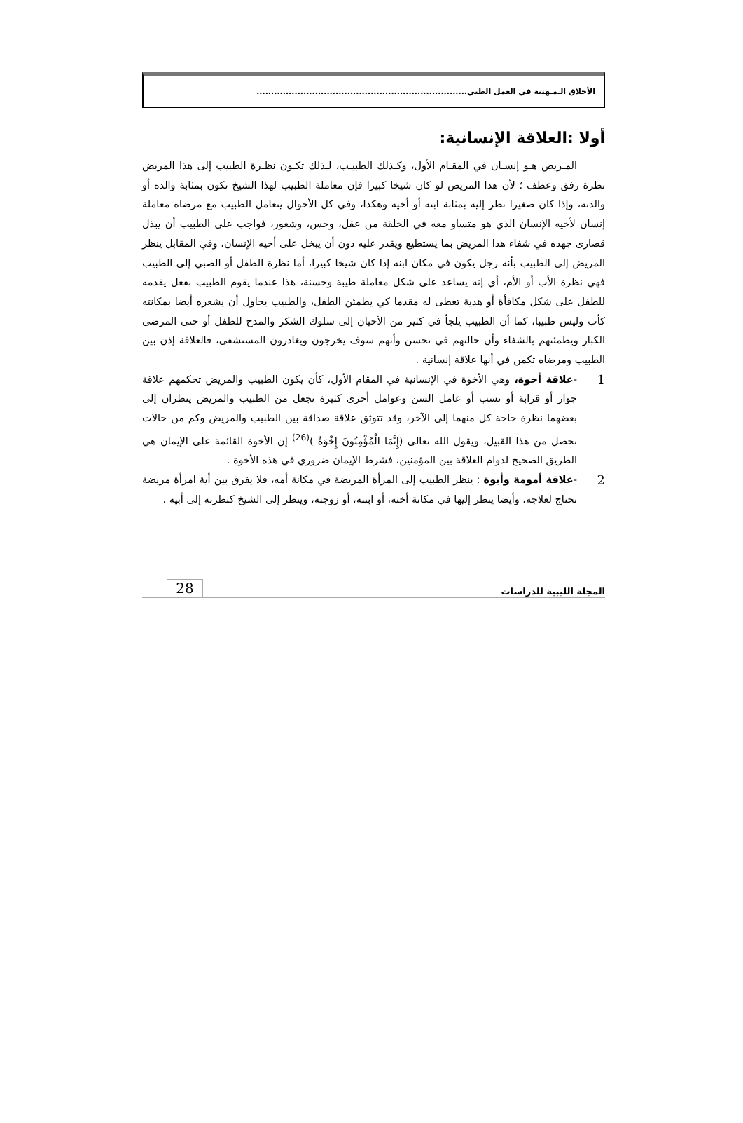الأخلاق الـمـهنية في العمل الطبي........................................................................
أولا :العلاقة الإنسانية:
المـريض هـو إنسـان في المقـام الأول، وكـذلك الطبيـب، لـذلك تكـون نظـرة الطبيب إلى هذا المريض نظرة رفق وعطف ؛ لأن هذا المريض لو كان شيخا كبيرا فإن معاملة الطبيب لهذا الشيخ تكون بمثابة والده أو والدته، وإذا كان صغيرا نظر إليه بمثابة ابنه أو أخيه وهكذا، وفي كل الأحوال يتعامل الطبيب مع مرضاه معاملة إنسان لأخيه الإنسان الذي هو متساو معه في الخلقة من عقل، وحس، وشعور، فواجب على الطبيب أن يبذل قصارى جهده في شفاء هذا المريض بما يستطيع ويقدر عليه دون أن يبخل على أخيه الإنسان، وفي المقابل ينظر المريض إلى الطبيب بأنه رجل يكون في مكان ابنه إذا كان شيخا كبيرا، أما نظرة الطفل أو الصبي إلى الطبيب فهي نظرة الأب أو الأم، أي إنه يساعد على شكل معاملة طيبة وحسنة، هذا عندما يقوم الطبيب بفعل يقدمه للطفل على شكل مكافأة أو هدية تعطى له مقدما كي يطمئن الطفل، والطبيب يحاول أن يشعره أيضا بمكانته كأب وليس طبيبا، كما أن الطبيب يلجأ في كثير من الأحيان إلى سلوك الشكر والمدح للطفل أو حتى المرضى الكبار ويطمئنهم بالشفاء وأن حالتهم في تحسن وأنهم سوف يخرجون ويغادرون المستشفى، فالعلاقة إذن بين الطبيب ومرضاه تكمن في أنها علاقة إنسانية .
1 -علاقة أخوة، وهي الأخوة في الإنسانية في المقام الأول، كأن يكون الطبيب والمريض تحكمهم علاقة جوار أو قرابة أو نسب أو عامل السن وعوامل أخرى كثيرة تجعل من الطبيب والمريض ينظران إلى بعضهما نظرة حاجة كل منهما إلى الآخر، وقد تتوثق علاقة صداقة بين الطبيب والمريض وكم من حالات تحصل من هذا القبيل، ويقول الله تعالى (إِنَّمَا الْمُؤْمِنُونَ إِخْوَةٌ )<sup>(26)</sup> إن الأخوة القائمة على الإيمان هي الطريق الصحيح لدوام العلاقة بين المؤمنين، فشرط الإيمان ضروري في هذه الأخوة .
2 -علاقة أمومة وأبوة : ينظر الطبيب إلى المرأة المريضة في مكانة أمه، فلا يفرق بين أية امرأة مريضة تحتاج لعلاجه، وأيضا ينظر إليها في مكانة أخته، أو ابنته، أو زوجته، وينظر إلى الشيخ كنظرته إلى أبيه .
المجلة الليبية للدراسات 28